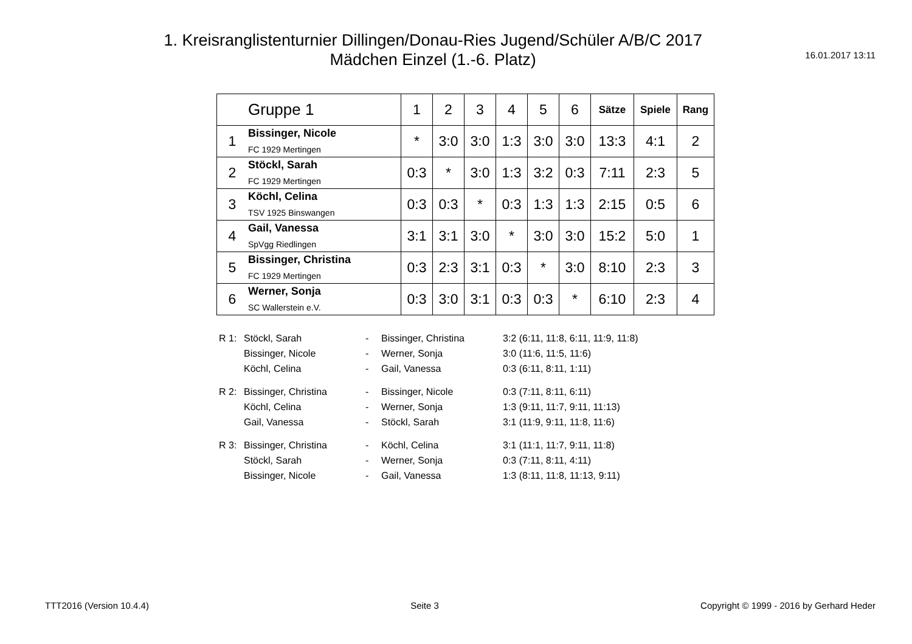1. Kreisranglistenturnier Dillingen/Donau-Ries Jugend/Schüler A/B/C 2017
Mädchen Einzel (1.-6. Platz)
16.01.2017 13:11
| | Gruppe 1 | 1 | 2 | 3 | 4 | 5 | 6 | Sätze | Spiele | Rang |
| --- | --- | --- | --- | --- | --- | --- | --- | --- | --- | --- |
| 1 | Bissinger, Nicole FC 1929 Mertingen | * | 3:0 | 3:0 | 1:3 | 3:0 | 3:0 | 13:3 | 4:1 | 2 |
| 2 | Stöckl, Sarah FC 1929 Mertingen | 0:3 | * | 3:0 | 1:3 | 3:2 | 0:3 | 7:11 | 2:3 | 5 |
| 3 | Köchl, Celina TSV 1925 Binswangen | 0:3 | 0:3 | * | 0:3 | 1:3 | 1:3 | 2:15 | 0:5 | 6 |
| 4 | Gail, Vanessa SpVgg Riedlingen | 3:1 | 3:1 | 3:0 | * | 3:0 | 3:0 | 15:2 | 5:0 | 1 |
| 5 | Bissinger, Christina FC 1929 Mertingen | 0:3 | 2:3 | 3:1 | 0:3 | * | 3:0 | 8:10 | 2:3 | 3 |
| 6 | Werner, Sonja SC Wallerstein e.V. | 0:3 | 3:0 | 3:1 | 0:3 | 0:3 | * | 6:10 | 2:3 | 4 |
| R 1: | Stöckl, Sarah | - | Bissinger, Christina | 3:2 (6:11, 11:8, 6:11, 11:9, 11:8) |
| | Bissinger, Nicole | - | Werner, Sonja | 3:0 (11:6, 11:5, 11:6) |
| | Köchl, Celina | - | Gail, Vanessa | 0:3 (6:11, 8:11, 1:11) |
| R 2: | Bissinger, Christina | - | Bissinger, Nicole | 0:3 (7:11, 8:11, 6:11) |
| | Köchl, Celina | - | Werner, Sonja | 1:3 (9:11, 11:7, 9:11, 11:13) |
| | Gail, Vanessa | - | Stöckl, Sarah | 3:1 (11:9, 9:11, 11:8, 11:6) |
| R 3: | Bissinger, Christina | - | Köchl, Celina | 3:1 (11:1, 11:7, 9:11, 11:8) |
| | Stöckl, Sarah | - | Werner, Sonja | 0:3 (7:11, 8:11, 4:11) |
| | Bissinger, Nicole | - | Gail, Vanessa | 1:3 (8:11, 11:8, 11:13, 9:11) |
TTT2016 (Version 10.4.4) Seite 3 Copyright © 1999 - 2016 by Gerhard Heder